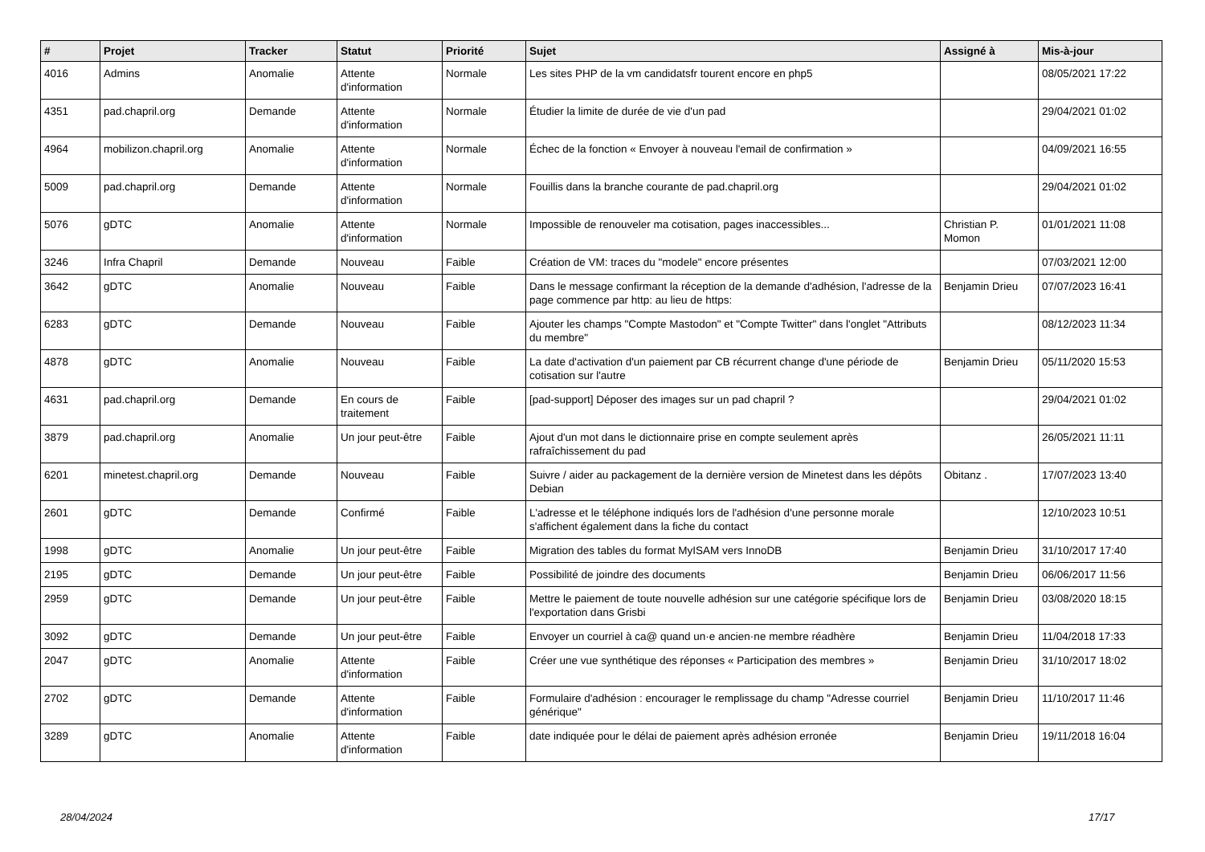| # | Projet | Tracker | Statut | Priorité | Sujet | Assigné à | Mis-à-jour |
| --- | --- | --- | --- | --- | --- | --- | --- |
| 4016 | Admins | Anomalie | Attente d'information | Normale | Les sites PHP de la vm candidatsfr tourent encore en php5 | | 08/05/2021 17:22 |
| 4351 | pad.chapril.org | Demande | Attente d'information | Normale | Étudier la limite de durée de vie d'un pad | | 29/04/2021 01:02 |
| 4964 | mobilizon.chapril.org | Anomalie | Attente d'information | Normale | Échec de la fonction « Envoyer à nouveau l'email de confirmation » | | 04/09/2021 16:55 |
| 5009 | pad.chapril.org | Demande | Attente d'information | Normale | Fouillis dans la branche courante de pad.chapril.org | | 29/04/2021 01:02 |
| 5076 | gDTC | Anomalie | Attente d'information | Normale | Impossible de renouveler ma cotisation, pages inaccessibles... | Christian P. Momon | 01/01/2021 11:08 |
| 3246 | Infra Chapril | Demande | Nouveau | Faible | Création de VM: traces du "modele" encore présentes | | 07/03/2021 12:00 |
| 3642 | gDTC | Anomalie | Nouveau | Faible | Dans le message confirmant la réception de la demande d'adhésion, l'adresse de la page commence par http: au lieu de https: | Benjamin Drieu | 07/07/2023 16:41 |
| 6283 | gDTC | Demande | Nouveau | Faible | Ajouter les champs "Compte Mastodon" et "Compte Twitter" dans l'onglet "Attributs du membre" | | 08/12/2023 11:34 |
| 4878 | gDTC | Anomalie | Nouveau | Faible | La date d'activation d'un paiement par CB récurrent change d'une période de cotisation sur l'autre | Benjamin Drieu | 05/11/2020 15:53 |
| 4631 | pad.chapril.org | Demande | En cours de traitement | Faible | [pad-support] Déposer des images sur un pad chapril ? | | 29/04/2021 01:02 |
| 3879 | pad.chapril.org | Anomalie | Un jour peut-être | Faible | Ajout d'un mot dans le dictionnaire prise en compte seulement après rafraîchissement du pad | | 26/05/2021 11:11 |
| 6201 | minetest.chapril.org | Demande | Nouveau | Faible | Suivre / aider au packagement de la dernière version de Minetest dans les dépôts Debian | Obitanz . | 17/07/2023 13:40 |
| 2601 | gDTC | Demande | Confirmé | Faible | L'adresse et le téléphone indiqués lors de l'adhésion d'une personne morale s'affichent également dans la fiche du contact | | 12/10/2023 10:51 |
| 1998 | gDTC | Anomalie | Un jour peut-être | Faible | Migration des tables du format MyISAM vers InnoDB | Benjamin Drieu | 31/10/2017 17:40 |
| 2195 | gDTC | Demande | Un jour peut-être | Faible | Possibilité de joindre des documents | Benjamin Drieu | 06/06/2017 11:56 |
| 2959 | gDTC | Demande | Un jour peut-être | Faible | Mettre le paiement de toute nouvelle adhésion sur une catégorie spécifique lors de l'exportation dans Grisbi | Benjamin Drieu | 03/08/2020 18:15 |
| 3092 | gDTC | Demande | Un jour peut-être | Faible | Envoyer un courriel à ca@ quand un·e ancien·ne membre réadhère | Benjamin Drieu | 11/04/2018 17:33 |
| 2047 | gDTC | Anomalie | Attente d'information | Faible | Créer une vue synthétique des réponses « Participation des membres » | Benjamin Drieu | 31/10/2017 18:02 |
| 2702 | gDTC | Demande | Attente d'information | Faible | Formulaire d'adhésion : encourager le remplissage du champ "Adresse courriel générique" | Benjamin Drieu | 11/10/2017 11:46 |
| 3289 | gDTC | Anomalie | Attente d'information | Faible | date indiquée pour le délai de paiement après adhésion erronée | Benjamin Drieu | 19/11/2018 16:04 |
28/04/2024 17/17